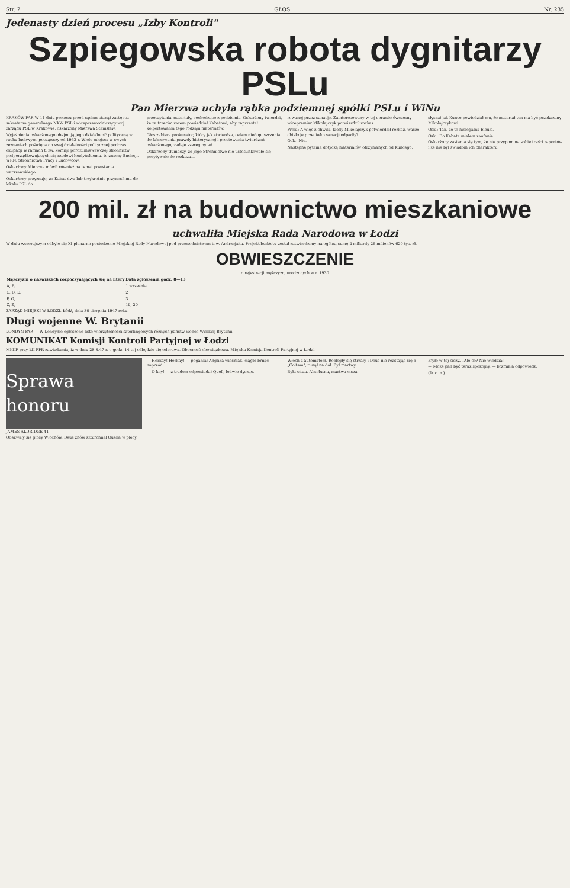Str. 2 GŁOS Nr. 235
Jedenasty dzień procesu „Izby Kontroli"
Szpiegowska robota dygnitarzy PSLu
Pan Mierzwa uchyla rąbka podziemnej spółki PSLu i WiNu
KRAKÓW PAP. W 11 dniu procesu przed sądem stanął zastępca sekretarza generalnego NKW PSL i wiceprzewodniczący woj. zarządu PSL w Krakowie, oskarżony Mierzwa Stanisław.
Wyjaśnienia oskarżonego obejmują jego działalność polityczną w ruchu ludowym, począwszy od 1932 r. Wiele miejsca w swych zeznaniach poświęca on swej działalności politycznej podczas okupacji w ramach t. zw. komisji porozumiewawczej stronnictw, podporządkowujących się rządowi londyńskiemu, to znaczy Endecji, WRN, Stronnictwa Pracy i Ludowców.
Oskarżony Mierzwa mówił również na temat powstania warszawskiego...
Oskarżony przyznaje, że Kabat dwa-lub trzykrotnie przynosił mu do lokalu PSL do
przeczytania materiały, pochodzące z podziemia. Oskarżony twierdzi, że za trzecim razem powiedział Kabatowi, aby zaprzestał kolportowania tego rodzaju materiałów.
Głos zabiera prokurator, który jak stwierdza, celem niedopuszczenia do fałszowania prawdy historycznej i prostowania twierdzeń oskarżonego, zadaje szereg pytań.
Oskarżony tłumaczy, że jego Stronnictwo nie ustosunkowało się pozytywnie do rozkazu...
rowanej przez sanację. Zainteresowany w tej sprawie ówczesny wicepremier Mikołajczyk potwierdził rozkaz.
Prok.: A więc z chwilą, kiedy Mikołajczyk potwierdził rozkaz, wasze obiekcje przeciwko sanacji odpadły?
Osk.: Nie.
Następne pytania dotyczą materiałów otrzymanych od Kuncego.
słyszał jak Kunce powiedział mu, że materiał ten ma być przekazany Mikołajczykowi.
Osk.: Tak, że to nielegalna bibuła.
Osk.: Do Kabata miałem zaufanie.
Oskarżony zastania się tym, że nie przypomina sobie treści raportów i że nie był świadom ich charakteru.
200 mil. zł na budownictwo mieszkaniowe
uchwaliła Miejska Rada Narodowa w Łodzi
W dniu wczorajszym odbyło się XI plenarne posiedzenie Miejskiej Rady Narodowej pod przewodnictwem tow. Andrzejaka. Projekt budżetu został zatwierdzony na ogólną sumę 2 miliardy 26 milionów 620 tys. zł.
OBWIESZCZENIE
o rejestracji mężczyzn, urodzonych w r. 1930
| Mężczyźni o nazwiskach rozpoczynających się na litery | Data zgłoszenia godz. 8—13 |
| --- | --- |
| A, B, | 1 września |
| C, D, E, | 2 |
| F, G, | 3 |
| Z, Ż, | 19, 20 |
ZARZĄD MIEJSKI W ŁODZI. Łódź, dnia 30 sierpnia 1947 roku.
Długi wojenne W. Brytanii
LONDYN PAP. — W Londynie ogłoszono listę wierzytelności szterlingowych różnych państw wobec Wielkiej Brytanii.
KOMUNIKAT Komisji Kontroli Partyjnej w Łodzi
MKKP przy ŁK PPR zawiadamia, iż w dniu 28.8.47 r. o godz. 14-tej odbędzie się odprawa. Obecność obowiązkowa. Miejska Komisja Kontroli Partyjnej w Łodzi
Sprawa honoru
JAMES ALDRIDGE 41
Odezwały się głosy Włochów. Deus znów szturchnął Quella w plecy.
— Horkay! Horkay! — poganiał Anglika wieśniak, ciągle brnąc naprzód.
— O key! — z trudem odpowiadał Quell, ledwie dysząc.
Włoch z automatem. Rozległy się strzały i Deus nie rozstając się z „Coltem", runął na dół. Był martwy.
Była cisza. Absolutna, martwa cisza.
kryło w tej ciszy... Ale co? Nie wiedział.
— Może pan być teraz spokojny, — brzmiała odpowiedź.
(D. c. n.)